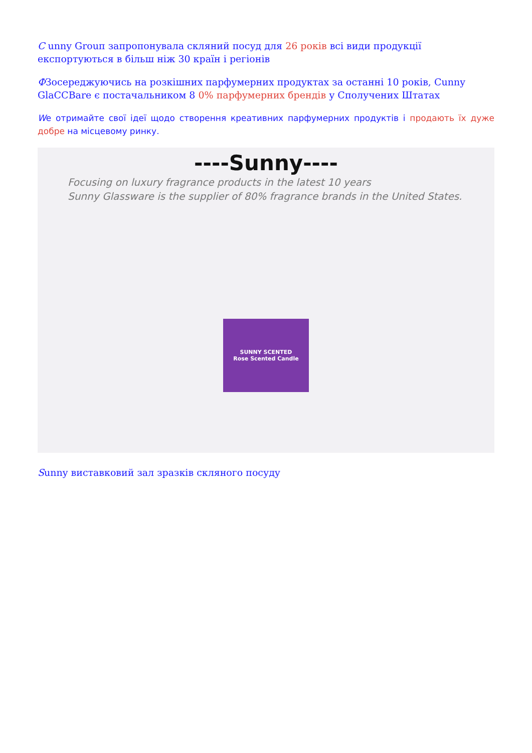С unny Grouп запропонувала скляний посуд для 26 років всі види продукції експортуються в більш ніж 30 країн і регіонів
ФЗосереджуючись на розкішних парфумерних продуктах за останні 10 років, Cunny GlaCCBare є постачальником 8 0% парфумерних брендів у Сполучених Штатах
We отримайте свої ідеї щодо створення креативних парфумерних продуктів і продають їх дуже добре на місцевому ринку.
----Sunny----
Focusing on luxury fragrance products in the latest 10 years
Sunny Glassware is the supplier of 80% fragrance brands in the United States.
SUNNY SCENTED
Rose Scented Candle
Sunny виставковий зал зразків скляного посуду